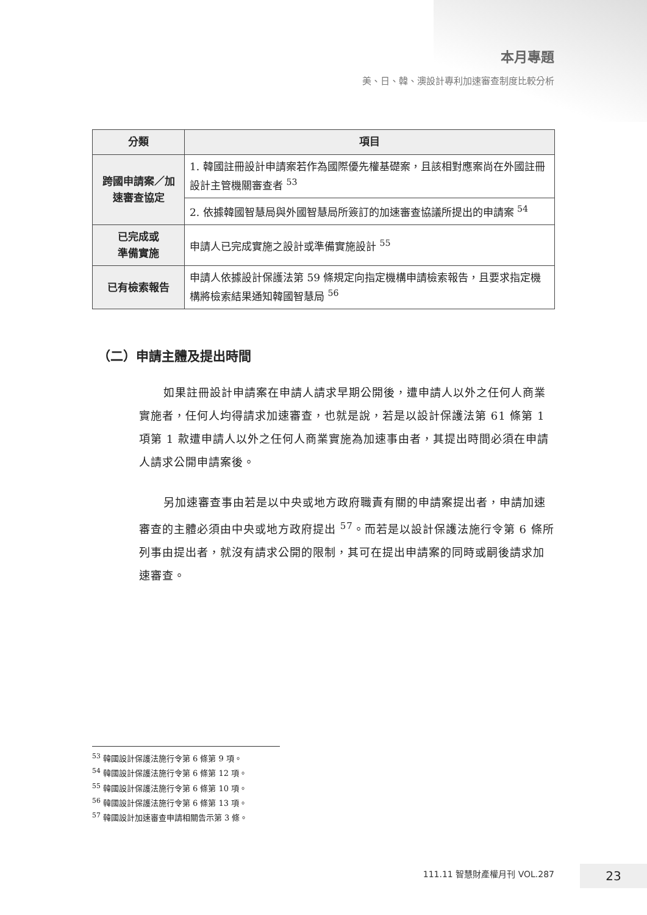本月專題
美、日、韓、澳設計專利加速審查制度比較分析
| 分類 | 項目 |
| --- | --- |
| 跨國申請案／加速審查協定 | 1. 韓國註冊設計申請案若作為國際優先權基礎案，且該相對應案尚在外國註冊設計主管機關審查者 <sup>53</sup> |
| | 2. 依據韓國智慧局與外國智慧局所簽訂的加速審查協議所提出的申請案 <sup>54</sup> |
| 已完成或 準備實施 | 申請人已完成實施之設計或準備實施設計 <sup>55</sup> |
| 已有檢索報告 | 申請人依據設計保護法第 59 條規定向指定機構申請檢索報告，且要求指定機構將檢索結果通知韓國智慧局 <sup>56</sup> |
（二）申請主體及提出時間
如果註冊設計申請案在申請人請求早期公開後，遭申請人以外之任何人商業實施者，任何人均得請求加速審查，也就是說，若是以設計保護法第 61 條第 1 項第 1 款遭申請人以外之任何人商業實施為加速事由者，其提出時間必須在申請人請求公開申請案後。
另加速審查事由若是以中央或地方政府職責有關的申請案提出者，申請加速審查的主體必須由中央或地方政府提出 <sup>57</sup>。而若是以設計保護法施行令第 6 條所列事由提出者，就沒有請求公開的限制，其可在提出申請案的同時或嗣後請求加速審查。
<sup>53</sup> 韓國設計保護法施行令第 6 條第 9 項。
<sup>54</sup> 韓國設計保護法施行令第 6 條第 12 項。
<sup>55</sup> 韓國設計保護法施行令第 6 條第 10 項。
<sup>56</sup> 韓國設計保護法施行令第 6 條第 13 項。
<sup>57</sup> 韓國設計加速審查申請相關告示第 3 條。
111.11 智慧財產權月刊 VOL.287 23